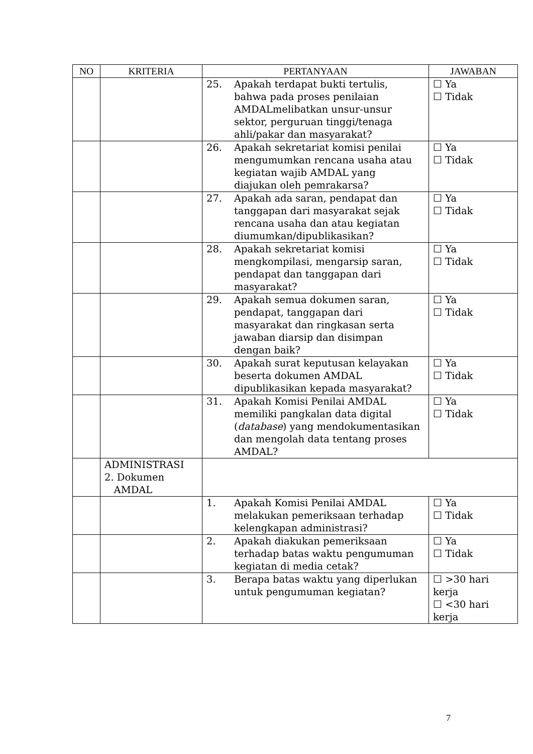| NO | KRITERIA | PERTANYAAN | JAWABAN |
| --- | --- | --- | --- |
| | | 25. Apakah terdapat bukti tertulis, bahwa pada proses penilaian AMDALmelibatkan unsur-unsur sektor, perguruan tinggi/tenaga ahli/pakar dan masyarakat? | ☐ Ya ☐ Tidak |
| | | 26. Apakah sekretariat komisi penilai mengumumkan rencana usaha atau kegiatan wajib AMDAL yang diajukan oleh pemrakarsa? | ☐ Ya ☐ Tidak |
| | | 27. Apakah ada saran, pendapat dan tanggapan dari masyarakat sejak rencana usaha dan atau kegiatan diumumkan/dipublikasikan? | ☐ Ya ☐ Tidak |
| | | 28. Apakah sekretariat komisi mengkompilasi, mengarsip saran, pendapat dan tanggapan dari masyarakat? | ☐ Ya ☐ Tidak |
| | | 29. Apakah semua dokumen saran, pendapat, tanggapan dari masyarakat dan ringkasan serta jawaban diarsip dan disimpan dengan baik? | ☐ Ya ☐ Tidak |
| | | 30. Apakah surat keputusan kelayakan beserta dokumen AMDAL dipublikasikan kepada masyarakat? | ☐ Ya ☐ Tidak |
| | | 31. Apakah Komisi Penilai AMDAL memiliki pangkalan data digital ( database ) yang mendokumentasikan dan mengolah data tentang proses AMDAL? | ☐ Ya ☐ Tidak |
| | ADMINISTRASI 2. Dokumen AMDAL | | |
| | | 1. Apakah Komisi Penilai AMDAL melakukan pemeriksaan terhadap kelengkapan administrasi? | ☐ Ya ☐ Tidak |
| | | 2. Apakah diakukan pemeriksaan terhadap batas waktu pengumuman kegiatan di media cetak? | ☐ Ya ☐ Tidak |
| | | 3. Berapa batas waktu yang diperlukan untuk pengumuman kegiatan? | ☐ >30 hari kerja ☐ <30 hari kerja |
7